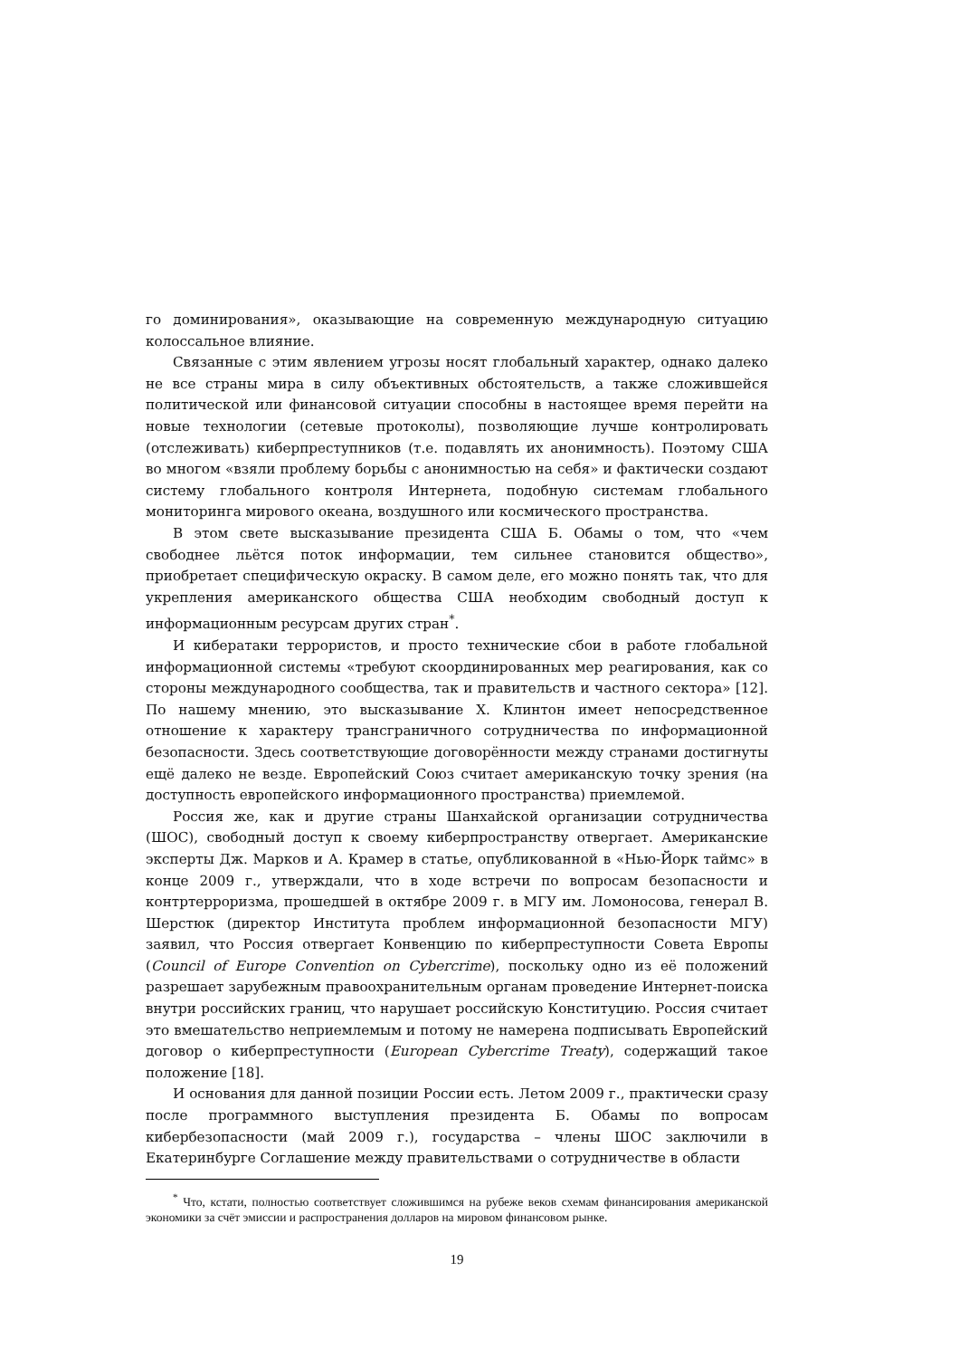го доминирования», оказывающие на современную международную ситуацию колоссальное влияние.
Связанные с этим явлением угрозы носят глобальный характер, однако далеко не все страны мира в силу объективных обстоятельств, а также сложившейся политической или финансовой ситуации способны в настоящее время перейти на новые технологии (сетевые протоколы), позволяющие лучше контролировать (отслеживать) киберпреступников (т.е. подавлять их анонимность). Поэтому США во многом «взяли проблему борьбы с анонимностью на себя» и фактически создают систему глобального контроля Интернета, подобную системам глобального мониторинга мирового океана, воздушного или космического пространства.
В этом свете высказывание президента США Б. Обамы о том, что «чем свободнее льётся поток информации, тем сильнее становится общество», приобретает специфическую окраску. В самом деле, его можно понять так, что для укрепления американского общества США необходим свободный доступ к информационным ресурсам других стран<sup>*</sup>.
И кибератаки террористов, и просто технические сбои в работе глобальной информационной системы «требуют скоординированных мер реагирования, как со стороны международного сообщества, так и правительств и частного сектора» [12]. По нашему мнению, это высказывание Х. Клинтон имеет непосредственное отношение к характеру трансграничного сотрудничества по информационной безопасности. Здесь соответствующие договорённости между странами достигнуты ещё далеко не везде. Европейский Союз считает американскую точку зрения (на доступность европейского информационного пространства) приемлемой.
Россия же, как и другие страны Шанхайской организации сотрудничества (ШОС), свободный доступ к своему киберпространству отвергает. Американские эксперты Дж. Марков и А. Крамер в статье, опубликованной в «Нью-Йорк таймс» в конце 2009 г., утверждали, что в ходе встречи по вопросам безопасности и контртерроризма, прошедшей в октябре 2009 г. в МГУ им. Ломоносова, генерал В. Шерстюк (директор Института проблем информационной безопасности МГУ) заявил, что Россия отвергает Конвенцию по киберпреступности Совета Европы (Council of Europe Convention on Cybercrime), поскольку одно из её положений разрешает зарубежным правоохранительным органам проведение Интернет-поиска внутри российских границ, что нарушает российскую Конституцию. Россия считает это вмешательство неприемлемым и потому не намерена подписывать Европейский договор о киберпреступности (European Cybercrime Treaty), содержащий такое положение [18].
И основания для данной позиции России есть. Летом 2009 г., практически сразу после программного выступления президента Б. Обамы по вопросам кибербезопасности (май 2009 г.), государства – члены ШОС заключили в Екатеринбурге Соглашение между правительствами о сотрудничестве в области
<sup>*</sup> Что, кстати, полностью соответствует сложившимся на рубеже веков схемам финансирования американской экономики за счёт эмиссии и распространения долларов на мировом финансовом рынке.
19